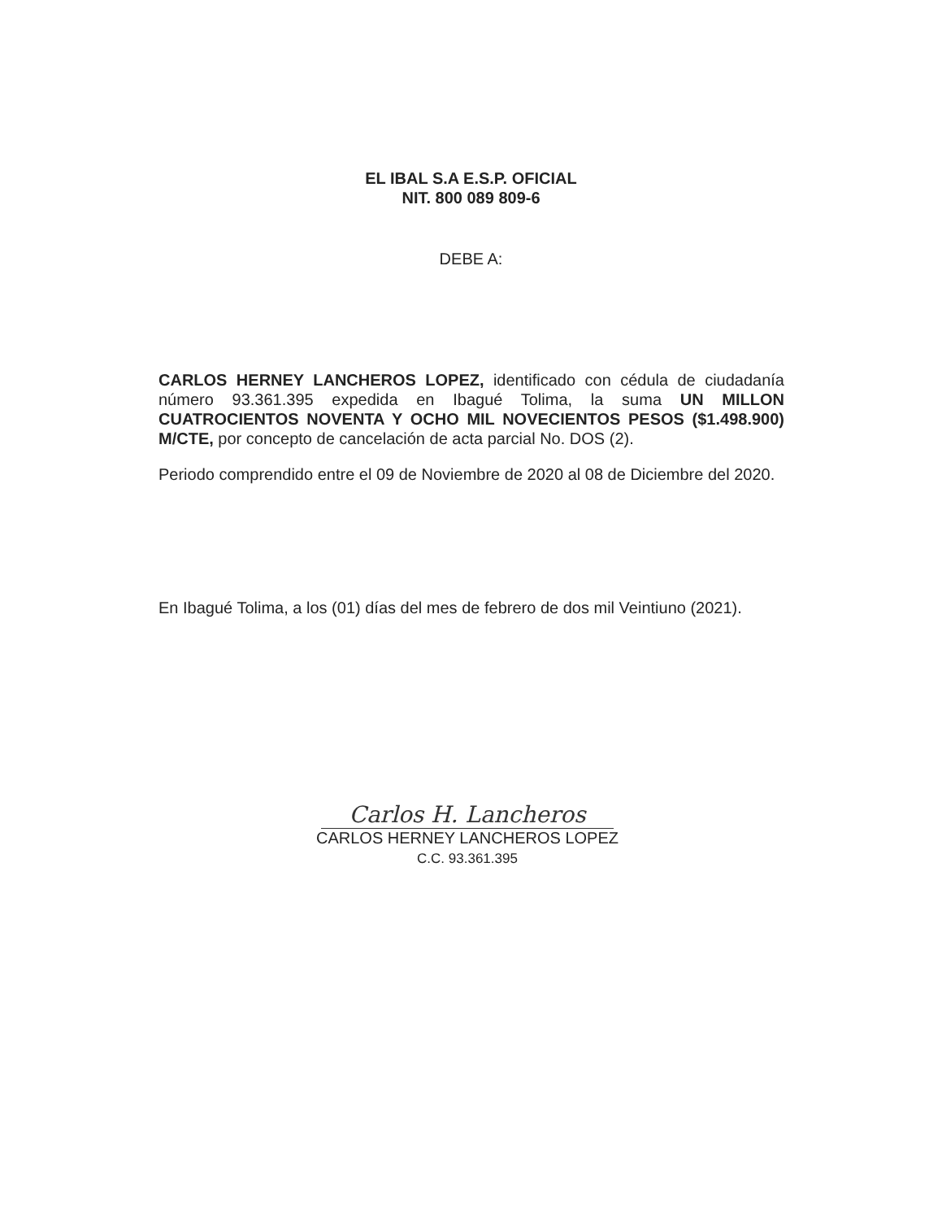EL IBAL S.A E.S.P. OFICIAL
NIT. 800 089 809-6
DEBE A:
CARLOS HERNEY LANCHEROS LOPEZ, identificado con cédula de ciudadanía número 93.361.395 expedida en Ibagué Tolima, la suma UN MILLON CUATROCIENTOS NOVENTA Y OCHO MIL NOVECIENTOS PESOS ($1.498.900) M/CTE, por concepto de cancelación de acta parcial No. DOS (2).
Periodo comprendido entre el 09 de Noviembre de 2020 al 08 de Diciembre del 2020.
En Ibagué Tolima, a los (01) días del mes de febrero de dos mil Veintiuno (2021).
Carlos H. Lancheros
CARLOS HERNEY LANCHEROS LOPEZ
C.C. 93.361.395